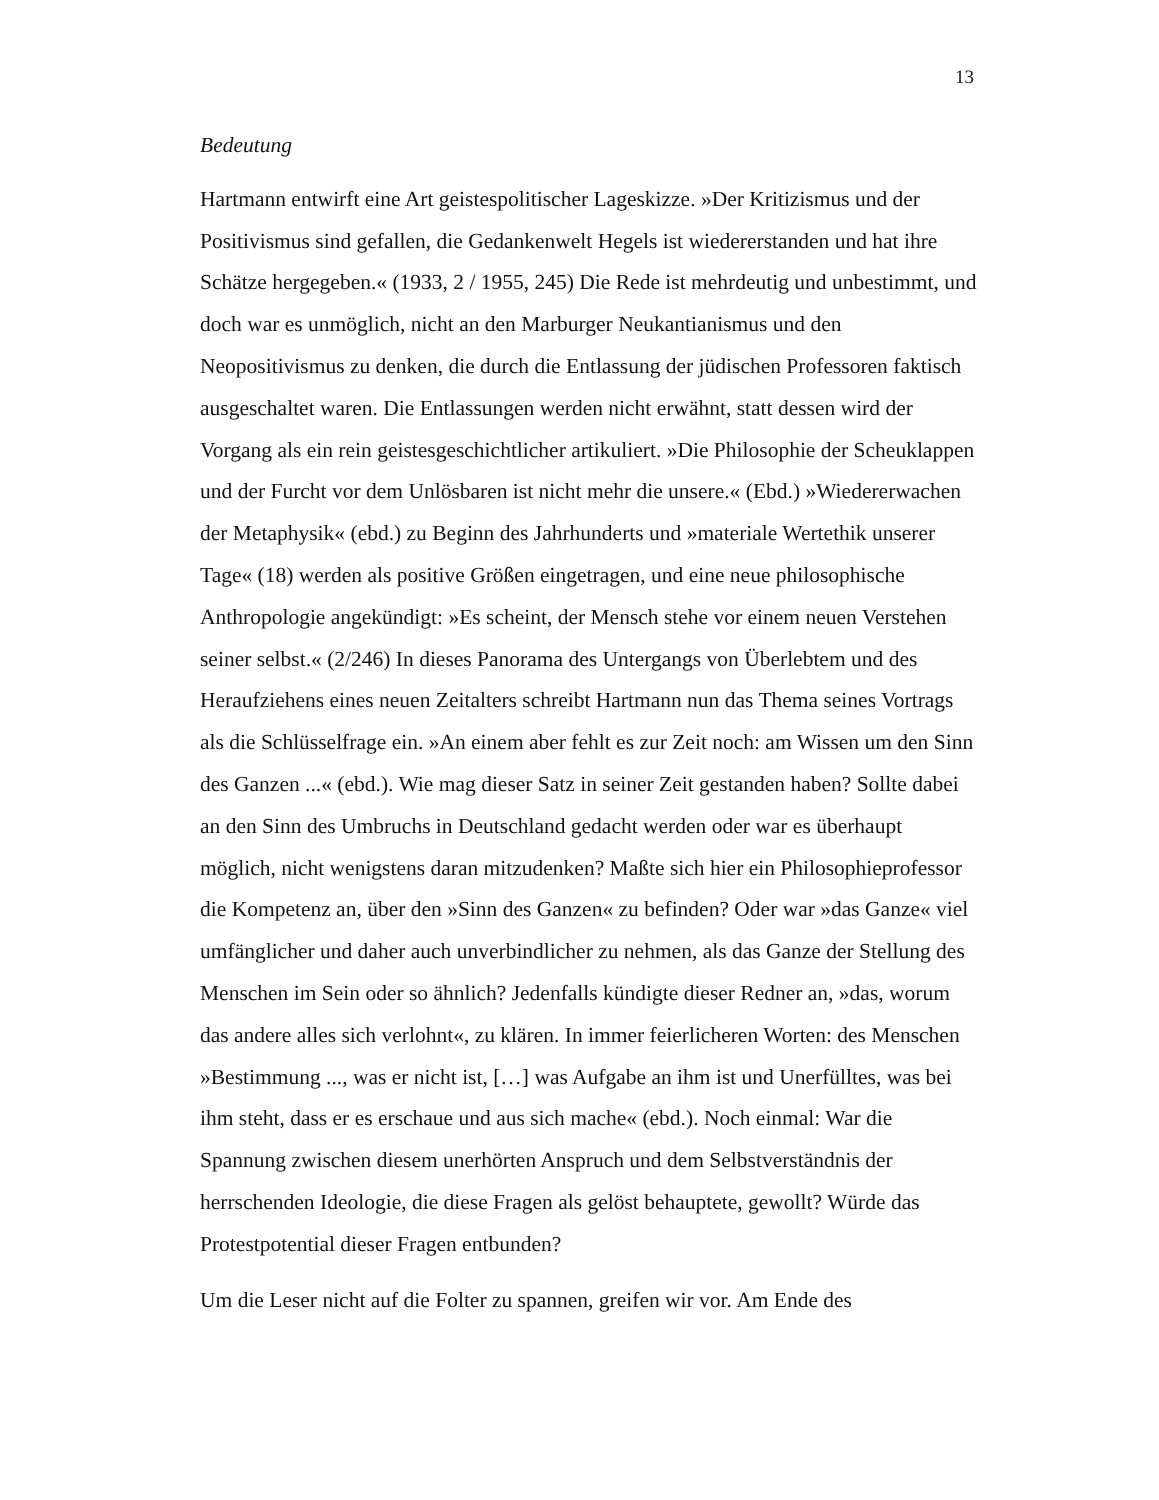13
Bedeutung
Hartmann entwirft eine Art geistespolitischer Lageskizze. »Der Kritizismus und der Positivismus sind gefallen, die Gedankenwelt Hegels ist wiedererstanden und hat ihre Schätze hergegeben.« (1933, 2 / 1955, 245) Die Rede ist mehrdeutig und unbestimmt, und doch war es unmöglich, nicht an den Marburger Neukantianismus und den Neopositivismus zu denken, die durch die Entlassung der jüdischen Professoren faktisch ausgeschaltet waren. Die Entlassungen werden nicht erwähnt, statt dessen wird der Vorgang als ein rein geistesgeschichtlicher artikuliert. »Die Philosophie der Scheuklappen und der Furcht vor dem Unlösbaren ist nicht mehr die unsere.« (Ebd.) »Wiedererwachen der Metaphysik« (ebd.) zu Beginn des Jahrhunderts und »materiale Wertethik unserer Tage« (18) werden als positive Größen eingetragen, und eine neue philosophische Anthropologie angekündigt: »Es scheint, der Mensch stehe vor einem neuen Verstehen seiner selbst.« (2/246) In dieses Panorama des Untergangs von Überlebtem und des Heraufziehens eines neuen Zeitalters schreibt Hartmann nun das Thema seines Vortrags als die Schlüsselfrage ein. »An einem aber fehlt es zur Zeit noch: am Wissen um den Sinn des Ganzen ...« (ebd.). Wie mag dieser Satz in seiner Zeit gestanden haben? Sollte dabei an den Sinn des Umbruchs in Deutschland gedacht werden oder war es überhaupt möglich, nicht wenigstens daran mitzudenken? Maßte sich hier ein Philosophieprofessor die Kompetenz an, über den »Sinn des Ganzen« zu befinden? Oder war »das Ganze« viel umfänglicher und daher auch unverbindlicher zu nehmen, als das Ganze der Stellung des Menschen im Sein oder so ähnlich? Jedenfalls kündigte dieser Redner an, »das, worum das andere alles sich verlohnt«, zu klären. In immer feierlicheren Worten: des Menschen »Bestimmung ..., was er nicht ist, […] was Aufgabe an ihm ist und Unerfülltes, was bei ihm steht, dass er es erschaue und aus sich mache« (ebd.). Noch einmal: War die Spannung zwischen diesem unerhörten Anspruch und dem Selbstverständnis der herrschenden Ideologie, die diese Fragen als gelöst behauptete, gewollt? Würde das Protestpotential dieser Fragen entbunden?
Um die Leser nicht auf die Folter zu spannen, greifen wir vor. Am Ende des